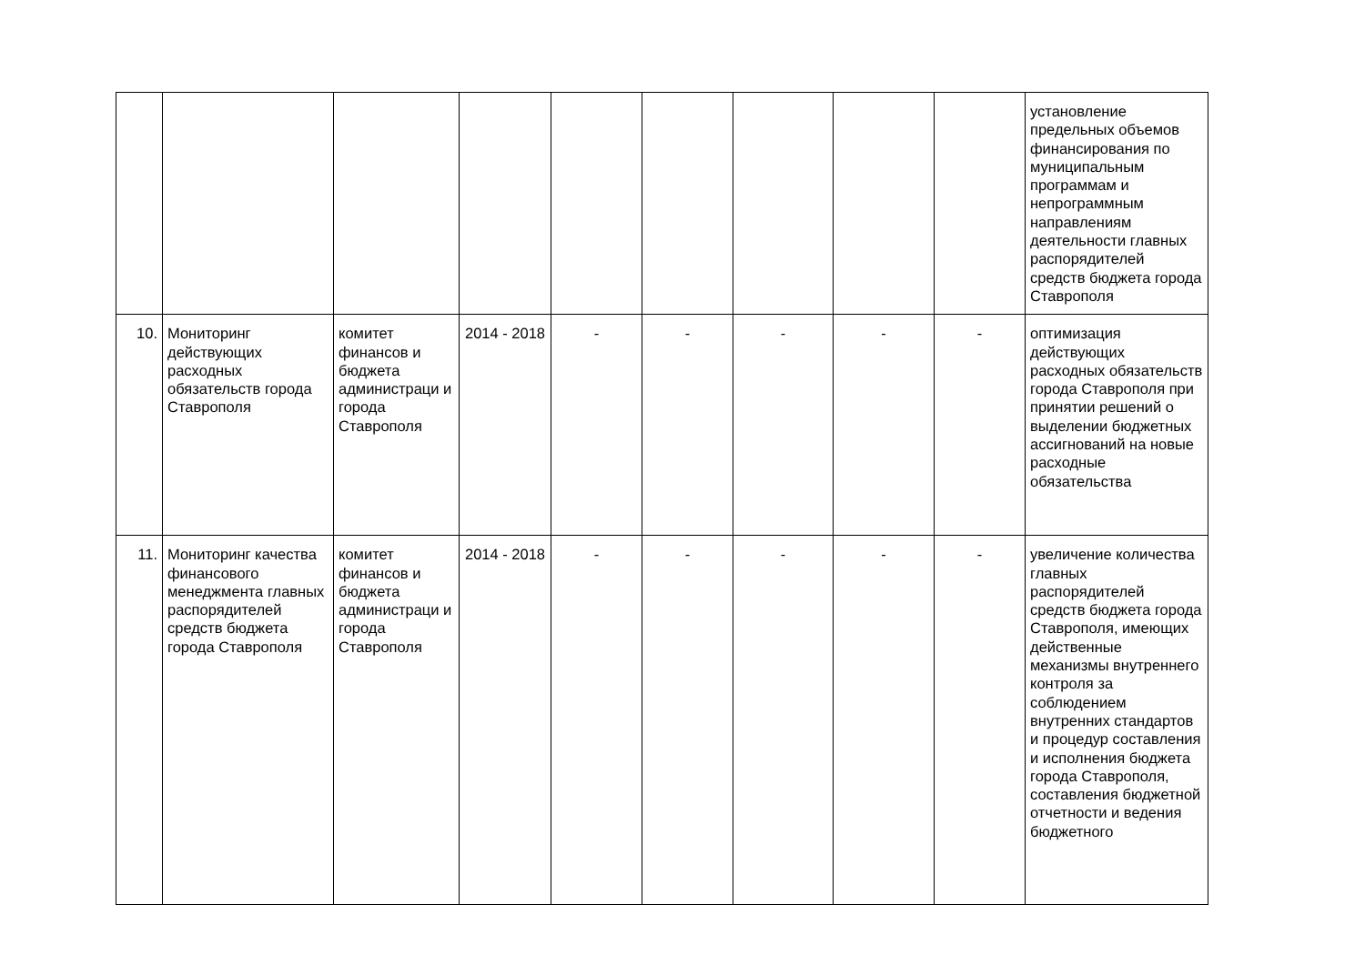| | | | | | | | | | установление предельных объемов финансирования по муниципальным программам и непрограммным направлениям деятельности главных распорядителей средств бюджета города Ставрополя |
| 10. | Мониторинг действующих расходных обязательств города Ставрополя | комитет финансов и бюджета администраци и города Ставрополя | 2014 - 2018 | - | - | - | - | - | оптимизация действующих расходных обязательств города Ставрополя при принятии решений о выделении бюджетных ассигнований на новые расходные обязательства |
| 11. | Мониторинг качества финансового менеджмента главных распорядителей средств бюджета города Ставрополя | комитет финансов и бюджета администраци и города Ставрополя | 2014 - 2018 | - | - | - | - | - | увеличение количества главных распорядителей средств бюджета города Ставрополя, имеющих действенные механизмы внутреннего контроля за соблюдением внутренних стандартов и процедур составления и исполнения бюджета города Ставрополя, составления бюджетной отчетности и ведения бюджетного |